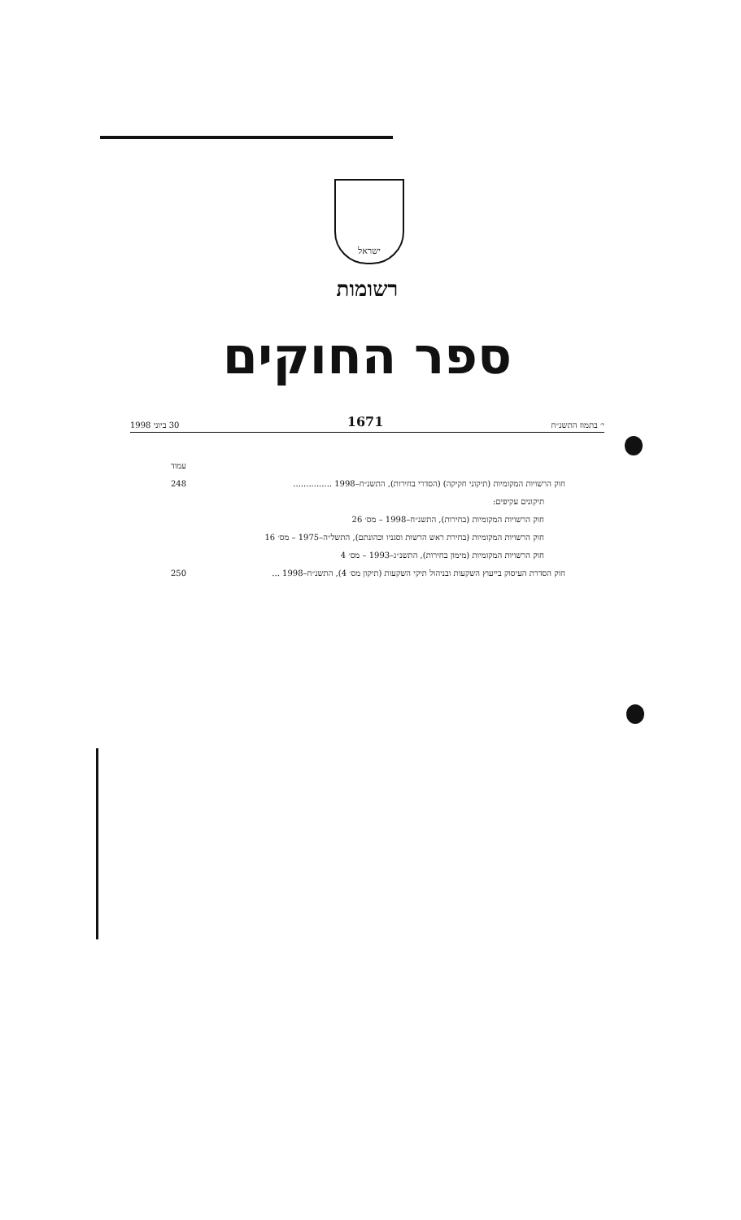ישראל
רשומות
ספר החוקים
י׳ בתמוז התשנ״ח 1671 30 ביוני 1998
עמוד
חוק הרשויות המקומיות (תיקוני חקיקה) (הסדרי בחירות), התשנ״ח–1998 ............... 248
תיקונים עקיפים:
חוק הרשויות המקומיות (בחירות), התשנ״ח–1998 – מס׳ 26
חוק הרשויות המקומיות (בחירת ראש הרשות וסגניו וכהונתם), התשל״ה–1975 – מס׳ 16
חוק הרשויות המקומיות (מימון בחירות), התשנ״ג–1993 – מס׳ 4
חוק הסדרת העיסוק בייעוץ השקעות ובניהול תיקי השקעות (תיקון מס׳ 4), התשנ״ח–1998 ... 250